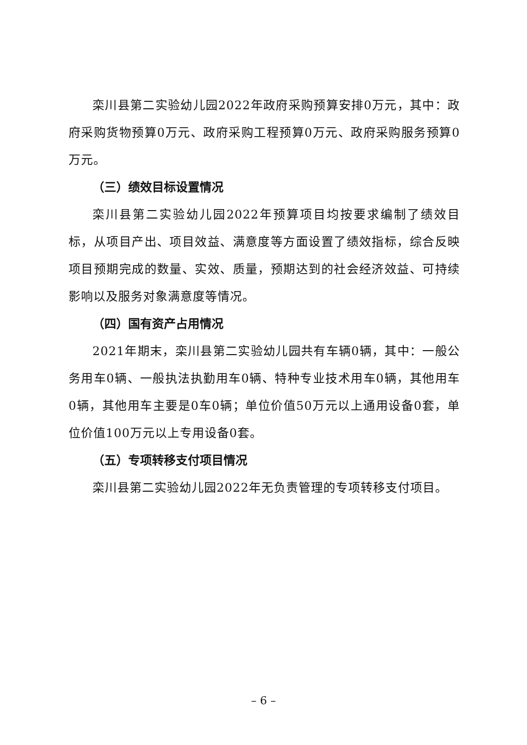栾川县第二实验幼儿园2022年政府采购预算安排0万元，其中：政府采购货物预算0万元、政府采购工程预算0万元、政府采购服务预算0万元。
（三）绩效目标设置情况
栾川县第二实验幼儿园2022年预算项目均按要求编制了绩效目标，从项目产出、项目效益、满意度等方面设置了绩效指标，综合反映项目预期完成的数量、实效、质量，预期达到的社会经济效益、可持续影响以及服务对象满意度等情况。
（四）国有资产占用情况
2021年期末，栾川县第二实验幼儿园共有车辆0辆，其中：一般公务用车0辆、一般执法执勤用车0辆、特种专业技术用车0辆，其他用车0辆，其他用车主要是0车0辆；单位价值50万元以上通用设备0套，单位价值100万元以上专用设备0套。
（五）专项转移支付项目情况
栾川县第二实验幼儿园2022年无负责管理的专项转移支付项目。
– 6 –